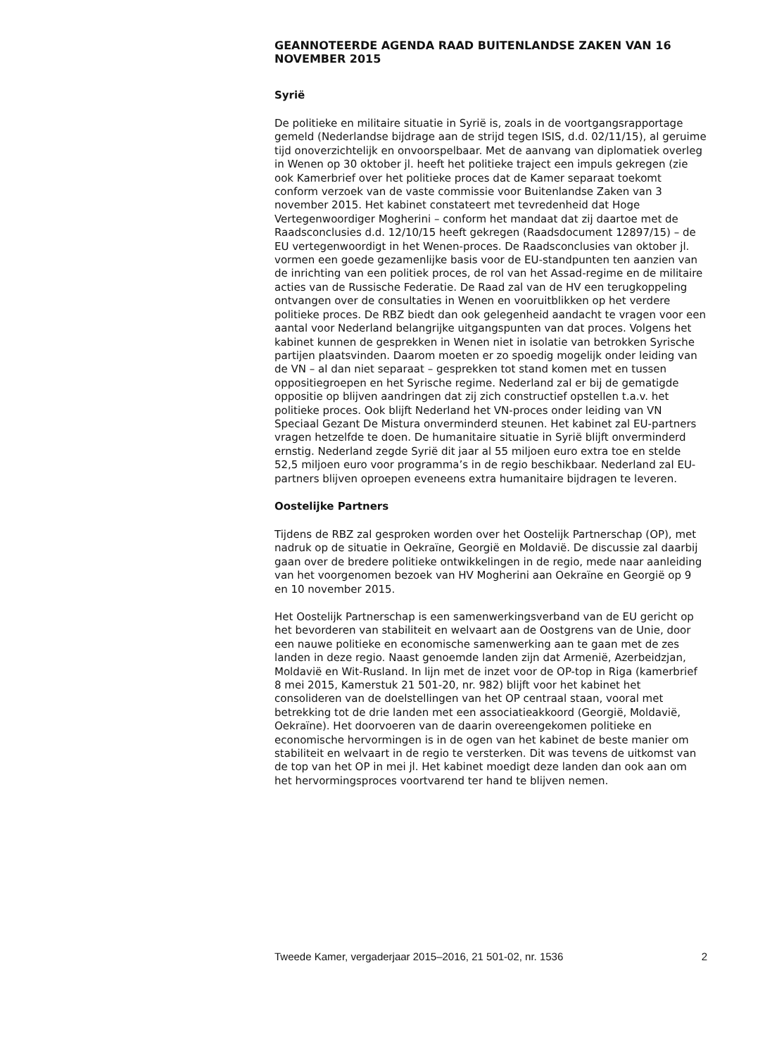GEANNOTEERDE AGENDA RAAD BUITENLANDSE ZAKEN VAN 16 NOVEMBER 2015
Syrië
De politieke en militaire situatie in Syrië is, zoals in de voortgangsrap­portage gemeld (Nederlandse bijdrage aan de strijd tegen ISIS, d.d. 02/11/15), al geruime tijd onoverzichtelijk en onvoorspelbaar. Met de aanvang van diplomatiek overleg in Wenen op 30 oktober jl. heeft het politieke traject een impuls gekregen (zie ook Kamerbrief over het politieke proces dat de Kamer separaat toekomt conform verzoek van de vaste commissie voor Buitenlandse Zaken van 3 november 2015. Het kabinet constateert met tevredenheid dat Hoge Vertegenwoordiger Mogherini – conform het mandaat dat zij daartoe met de Raadsconclusies d.d. 12/10/15 heeft gekregen (Raadsdocument 12897/15) – de EU vertegen­woordigt in het Wenen-proces. De Raadsconclusies van oktober jl. vormen een goede gezamenlijke basis voor de EU-standpunten ten aanzien van de inrichting van een politiek proces, de rol van het Assad-regime en de militaire acties van de Russische Federatie. De Raad zal van de HV een terugkoppeling ontvangen over de consultaties in Wenen en vooruit­blikken op het verdere politieke proces. De RBZ biedt dan ook gelegenheid aandacht te vragen voor een aantal voor Nederland belangrijke uitgangs­punten van dat proces. Volgens het kabinet kunnen de gesprekken in Wenen niet in isolatie van betrokken Syrische partijen plaatsvinden. Daarom moeten er zo spoedig mogelijk onder leiding van de VN – al dan niet separaat – gesprekken tot stand komen met en tussen oppositie­groepen en het Syrische regime. Nederland zal er bij de gematigde oppositie op blijven aandringen dat zij zich constructief opstellen t.a.v. het politieke proces. Ook blijft Nederland het VN-proces onder leiding van VN Speciaal Gezant De Mistura onverminderd steunen. Het kabinet zal EU-partners vragen hetzelfde te doen. De humanitaire situatie in Syrië blijft onverminderd ernstig. Nederland zegde Syrië dit jaar al 55 miljoen euro extra toe en stelde 52,5 miljoen euro voor programma’s in de regio beschikbaar. Nederland zal EU-partners blijven oproepen eveneens extra humanitaire bijdragen te leveren.
Oostelijke Partners
Tijdens de RBZ zal gesproken worden over het Oostelijk Partnerschap (OP), met nadruk op de situatie in Oekraïne, Georgië en Moldavië. De discussie zal daarbij gaan over de bredere politieke ontwikkelingen in de regio, mede naar aanleiding van het voorgenomen bezoek van HV Mogherini aan Oekraïne en Georgië op 9 en 10 november 2015.
Het Oostelijk Partnerschap is een samenwerkingsverband van de EU gericht op het bevorderen van stabiliteit en welvaart aan de Oostgrens van de Unie, door een nauwe politieke en economische samenwerking aan te gaan met de zes landen in deze regio. Naast genoemde landen zijn dat Armenië, Azerbeidzjan, Moldavië en Wit-Rusland. In lijn met de inzet voor de OP-top in Riga (kamerbrief 8 mei 2015, Kamerstuk 21 501-20, nr. 982) blijft voor het kabinet het consolideren van de doelstellingen van het OP centraal staan, vooral met betrekking tot de drie landen met een associatieakkoord (Georgië, Moldavië, Oekraïne). Het doorvoeren van de daarin overeengekomen politieke en economische hervormingen is in de ogen van het kabinet de beste manier om stabiliteit en welvaart in de regio te versterken. Dit was tevens de uitkomst van de top van het OP in mei jl. Het kabinet moedigt deze landen dan ook aan om het hervormings­proces voortvarend ter hand te blijven nemen.
Tweede Kamer, vergaderjaar 2015–2016, 21 501-02, nr. 1536 2